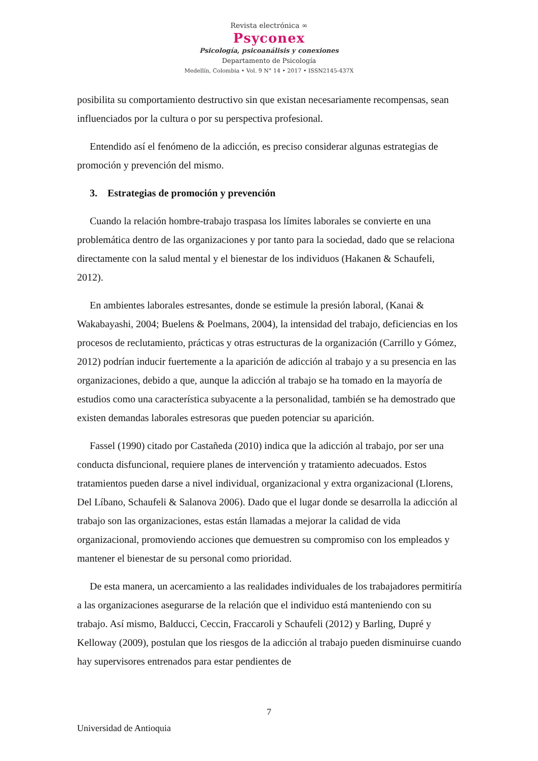Revista electrónica ∞
Psyconex
Psicología, psicoanálisis y conexiones
Departamento de Psicología
Medellín, Colombia • Vol. 9 N° 14 • 2017 • ISSN2145-437X
posibilita su comportamiento destructivo sin que existan necesariamente recompensas, sean influenciados por la cultura o por su perspectiva profesional.
Entendido así el fenómeno de la adicción, es preciso considerar algunas estrategias de promoción y prevención del mismo.
3. Estrategias de promoción y prevención
Cuando la relación hombre-trabajo traspasa los límites laborales se convierte en una problemática dentro de las organizaciones y por tanto para la sociedad, dado que se relaciona directamente con la salud mental y el bienestar de los individuos (Hakanen & Schaufeli, 2012).
En ambientes laborales estresantes, donde se estimule la presión laboral, (Kanai & Wakabayashi, 2004; Buelens & Poelmans, 2004), la intensidad del trabajo, deficiencias en los procesos de reclutamiento, prácticas y otras estructuras de la organización (Carrillo y Gómez, 2012) podrían inducir fuertemente a la aparición de adicción al trabajo y a su presencia en las organizaciones, debido a que, aunque la adicción al trabajo se ha tomado en la mayoría de estudios como una característica subyacente a la personalidad, también se ha demostrado que existen demandas laborales estresoras que pueden potenciar su aparición.
Fassel (1990) citado por Castañeda (2010) indica que la adicción al trabajo, por ser una conducta disfuncional, requiere planes de intervención y tratamiento adecuados. Estos tratamientos pueden darse a nivel individual, organizacional y extra organizacional (Llorens, Del Líbano, Schaufeli & Salanova 2006). Dado que el lugar donde se desarrolla la adicción al trabajo son las organizaciones, estas están llamadas a mejorar la calidad de vida organizacional, promoviendo acciones que demuestren su compromiso con los empleados y mantener el bienestar de su personal como prioridad.
De esta manera, un acercamiento a las realidades individuales de los trabajadores permitiría a las organizaciones asegurarse de la relación que el individuo está manteniendo con su trabajo. Así mismo, Balducci, Ceccin, Fraccaroli y Schaufeli (2012) y Barling, Dupré y Kelloway (2009), postulan que los riesgos de la adicción al trabajo pueden disminuirse cuando hay supervisores entrenados para estar pendientes de
7
Universidad de Antioquia